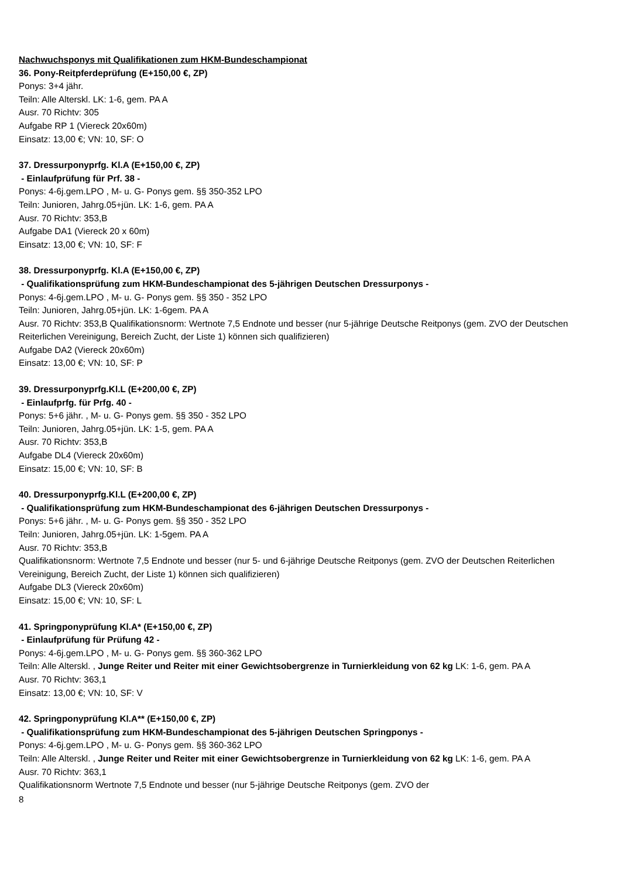Nachwuchsponys mit Qualifikationen zum HKM-Bundeschampionat
36. Pony-Reitpferdeprüfung (E+150,00 €, ZP)
Ponys: 3+4 jähr.
Teiln: Alle Alterskl. LK: 1-6, gem. PA A
Ausr. 70 Richtv: 305
Aufgabe RP 1 (Viereck 20x60m)
Einsatz: 13,00 €; VN: 10, SF: O
37. Dressurponyprfg. Kl.A (E+150,00 €, ZP)
- Einlaufprüfung für Prf. 38 -
Ponys: 4-6j.gem.LPO , M- u. G- Ponys gem. §§ 350-352 LPO
Teiln: Junioren, Jahrg.05+jün. LK: 1-6, gem. PA A
Ausr. 70 Richtv: 353,B
Aufgabe DA1 (Viereck 20 x 60m)
Einsatz: 13,00 €; VN: 10, SF: F
38. Dressurponyprfg. Kl.A (E+150,00 €, ZP)
- Qualifikationsprüfung zum HKM-Bundeschampionat des 5-jährigen Deutschen Dressurponys -
Ponys: 4-6j.gem.LPO , M- u. G- Ponys gem. §§ 350 - 352 LPO
Teiln: Junioren, Jahrg.05+jün. LK: 1-6gem. PA A
Ausr. 70 Richtv: 353,B Qualifikationsnorm: Wertnote 7,5 Endnote und besser (nur 5-jährige Deutsche Reitponys (gem. ZVO der Deutschen Reiterlichen Vereinigung, Bereich Zucht, der Liste 1) können sich qualifizieren)
Aufgabe DA2 (Viereck 20x60m)
Einsatz: 13,00 €; VN: 10, SF: P
39. Dressurponyprfg.Kl.L (E+200,00 €, ZP)
- Einlaufprfg. für Prfg. 40 -
Ponys: 5+6 jähr. , M- u. G- Ponys gem. §§ 350 - 352 LPO
Teiln: Junioren, Jahrg.05+jün. LK: 1-5, gem. PA A
Ausr. 70 Richtv: 353,B
Aufgabe DL4 (Viereck 20x60m)
Einsatz: 15,00 €; VN: 10, SF: B
40. Dressurponyprfg.Kl.L (E+200,00 €, ZP)
- Qualifikationsprüfung zum HKM-Bundeschampionat des 6-jährigen Deutschen Dressurponys -
Ponys: 5+6 jähr. , M- u. G- Ponys gem. §§ 350 - 352 LPO
Teiln: Junioren, Jahrg.05+jün. LK: 1-5gem. PA A
Ausr. 70 Richtv: 353,B
Qualifikationsnorm: Wertnote 7,5 Endnote und besser (nur 5- und 6-jährige Deutsche Reitponys (gem. ZVO der Deutschen Reiterlichen Vereinigung, Bereich Zucht, der Liste 1) können sich qualifizieren)
Aufgabe DL3 (Viereck 20x60m)
Einsatz: 15,00 €; VN: 10, SF: L
41. Springponyprüfung Kl.A* (E+150,00 €, ZP)
- Einlaufprüfung für Prüfung 42 -
Ponys: 4-6j.gem.LPO , M- u. G- Ponys gem. §§ 360-362 LPO
Teiln: Alle Alterskl. , Junge Reiter und Reiter mit einer Gewichtsobergrenze in Turnierkleidung von 62 kg LK: 1-6, gem. PA A
Ausr. 70 Richtv: 363,1
Einsatz: 13,00 €; VN: 10, SF: V
42. Springponyprüfung Kl.A** (E+150,00 €, ZP)
- Qualifikationsprüfung zum HKM-Bundeschampionat des 5-jährigen Deutschen Springponys -
Ponys: 4-6j.gem.LPO , M- u. G- Ponys gem. §§ 360-362 LPO
Teiln: Alle Alterskl. , Junge Reiter und Reiter mit einer Gewichtsobergrenze in Turnierkleidung von 62 kg LK: 1-6, gem. PA A
Ausr. 70 Richtv: 363,1
Qualifikationsnorm Wertnote 7,5 Endnote und besser (nur 5-jährige Deutsche Reitponys (gem. ZVO der
8